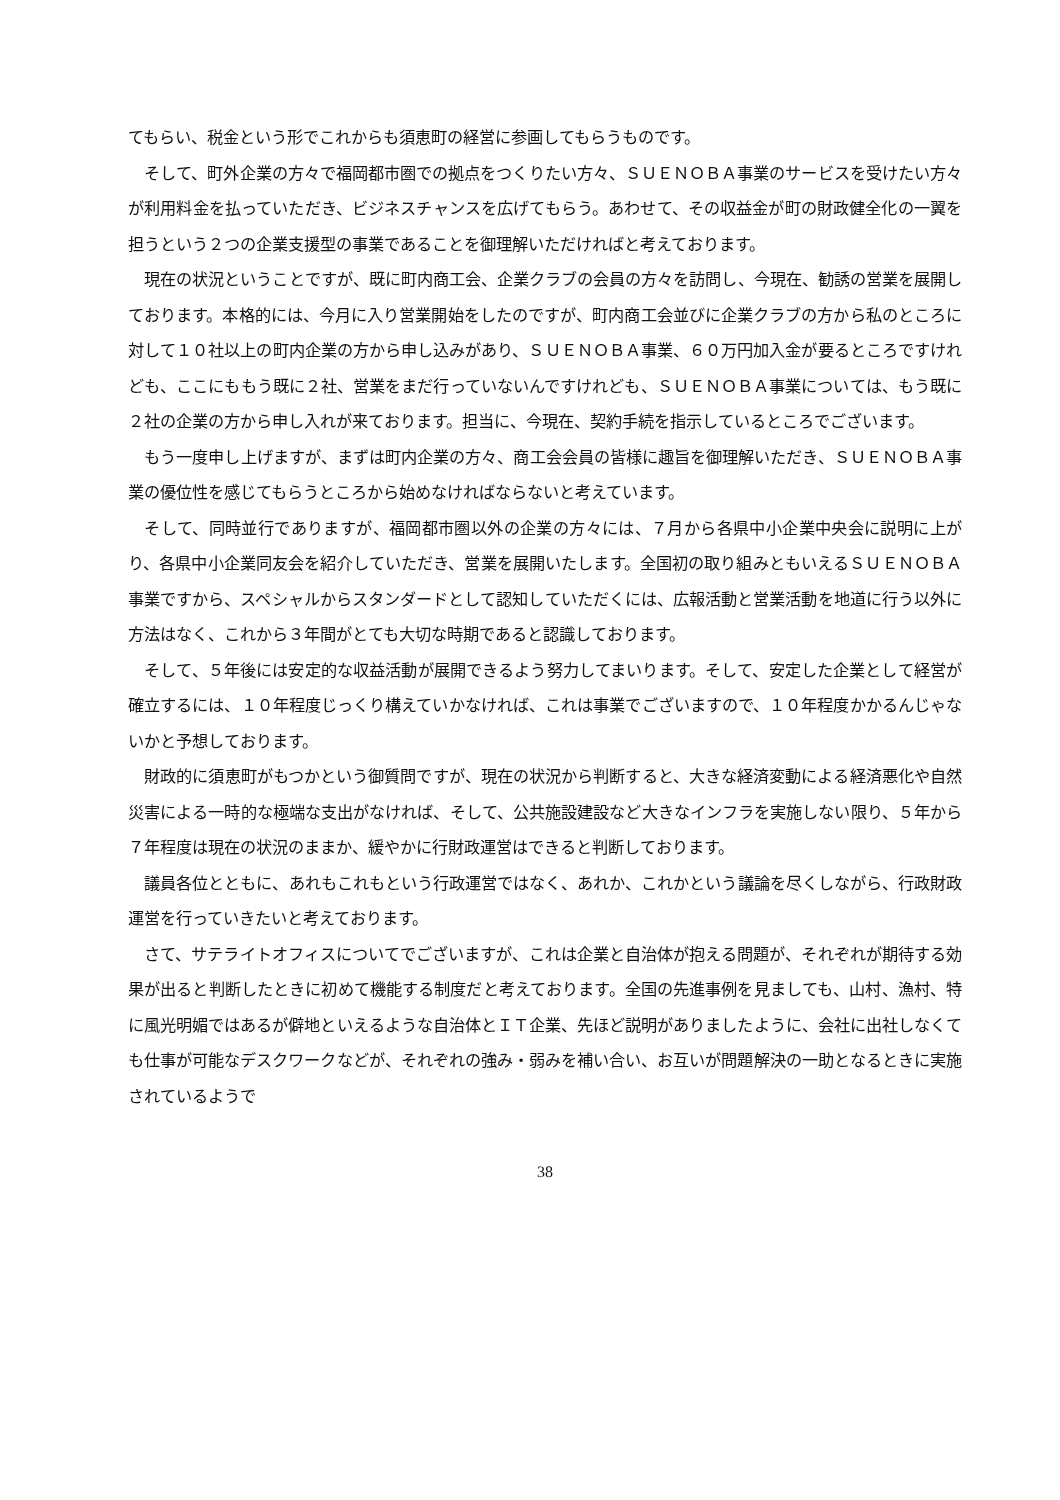てもらい、税金という形でこれからも須恵町の経営に参画してもらうものです。
そして、町外企業の方々で福岡都市圏での拠点をつくりたい方々、ＳＵＥＮＯＢＡ事業のサービスを受けたい方々が利用料金を払っていただき、ビジネスチャンスを広げてもらう。あわせて、その収益金が町の財政健全化の一翼を担うという２つの企業支援型の事業であることを御理解いただければと考えております。
現在の状況ということですが、既に町内商工会、企業クラブの会員の方々を訪問し、今現在、勧誘の営業を展開しております。本格的には、今月に入り営業開始をしたのですが、町内商工会並びに企業クラブの方から私のところに対して１０社以上の町内企業の方から申し込みがあり、ＳＵＥＮＯＢＡ事業、６０万円加入金が要るところですけれども、ここにももう既に２社、営業をまだ行っていないんですけれども、ＳＵＥＮＯＢＡ事業については、もう既に２社の企業の方から申し入れが来ております。担当に、今現在、契約手続を指示しているところでございます。
もう一度申し上げますが、まずは町内企業の方々、商工会会員の皆様に趣旨を御理解いただき、ＳＵＥＮＯＢＡ事業の優位性を感じてもらうところから始めなければならないと考えています。
そして、同時並行でありますが、福岡都市圏以外の企業の方々には、７月から各県中小企業中央会に説明に上がり、各県中小企業同友会を紹介していただき、営業を展開いたします。全国初の取り組みともいえるＳＵＥＮＯＢＡ事業ですから、スペシャルからスタンダードとして認知していただくには、広報活動と営業活動を地道に行う以外に方法はなく、これから３年間がとても大切な時期であると認識しております。
そして、５年後には安定的な収益活動が展開できるよう努力してまいります。そして、安定した企業として経営が確立するには、１０年程度じっくり構えていかなければ、これは事業でございますので、１０年程度かかるんじゃないかと予想しております。
財政的に須恵町がもつかという御質問ですが、現在の状況から判断すると、大きな経済変動による経済悪化や自然災害による一時的な極端な支出がなければ、そして、公共施設建設など大きなインフラを実施しない限り、５年から７年程度は現在の状況のままか、緩やかに行財政運営はできると判断しております。
議員各位とともに、あれもこれもという行政運営ではなく、あれか、これかという議論を尽くしながら、行政財政運営を行っていきたいと考えております。
さて、サテライトオフィスについてでございますが、これは企業と自治体が抱える問題が、それぞれが期待する効果が出ると判断したときに初めて機能する制度だと考えております。全国の先進事例を見ましても、山村、漁村、特に風光明媚ではあるが僻地といえるような自治体とＩＴ企業、先ほど説明がありましたように、会社に出社しなくても仕事が可能なデスクワークなどが、それぞれの強み・弱みを補い合い、お互いが問題解決の一助となるときに実施されているようで
38